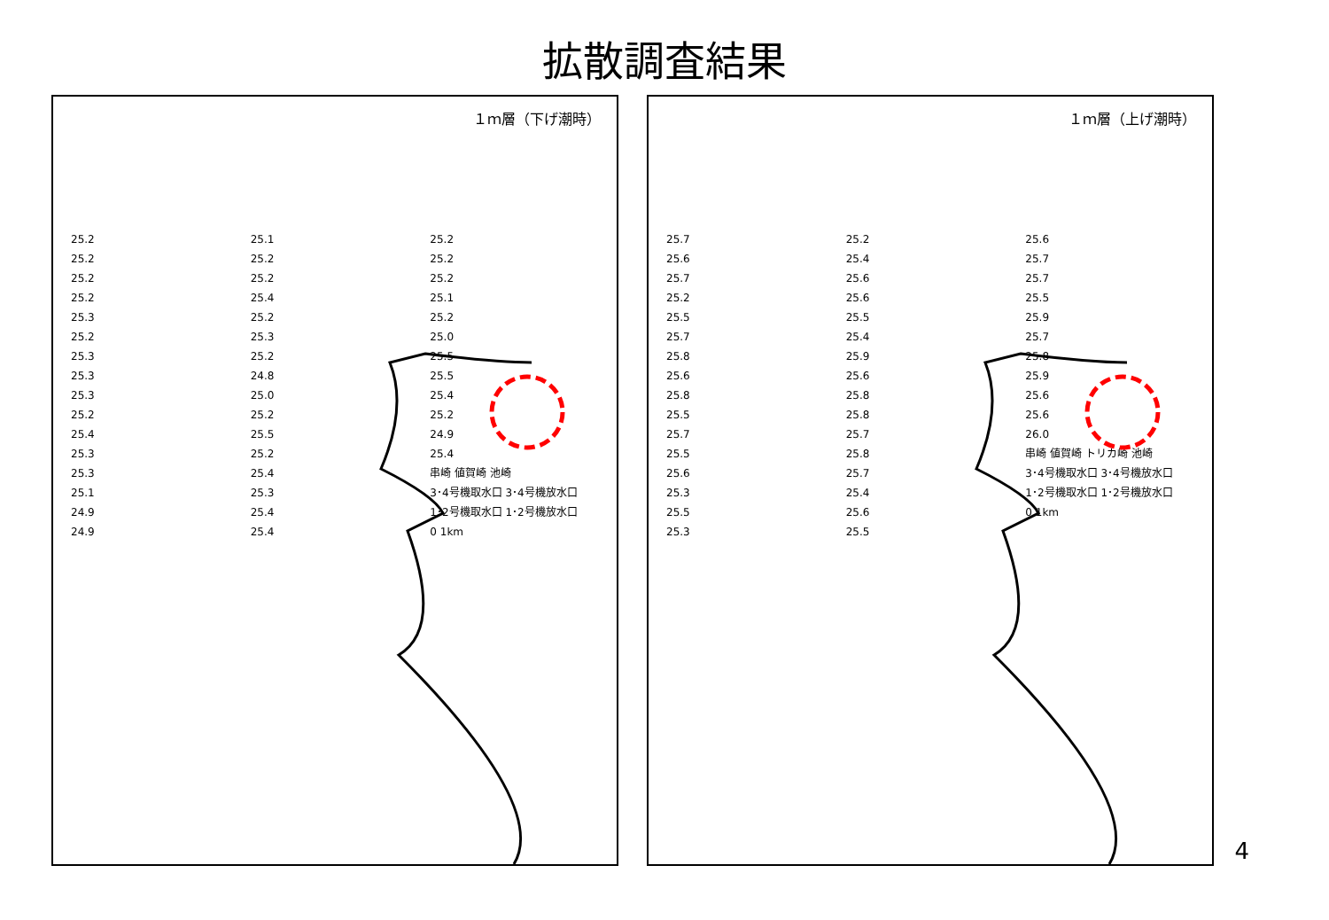拡散調査結果
１ｍ層（下げ潮時）
25.2
25.2
25.2
25.2
25.3
25.2
25.3
25.3
25.3
25.2
25.4
25.3
25.3
25.1
24.9
24.9
25.1
25.2
25.2
25.4
25.2
25.3
25.2
24.8
25.0
25.2
25.5
25.2
25.4
25.3
25.4
25.4
25.2
25.2
25.2
25.1
25.2
25.0
25.5
25.5
25.4
25.2
24.9
25.4
串崎 値賀崎 池崎
3･4号機取水口 3･4号機放水口
1･2号機取水口 1･2号機放水口
0 1km
１ｍ層（上げ潮時）
25.7
25.6
25.7
25.2
25.5
25.7
25.8
25.6
25.8
25.5
25.7
25.5
25.6
25.3
25.5
25.3
25.2
25.4
25.6
25.6
25.5
25.4
25.9
25.6
25.8
25.8
25.7
25.8
25.7
25.4
25.6
25.5
25.6
25.7
25.7
25.5
25.9
25.7
25.8
25.9
25.6
25.6
26.0
串崎 値賀崎 トリカ崎 池崎
3･4号機取水口 3･4号機放水口
1･2号機取水口 1･2号機放水口
0 1km
4